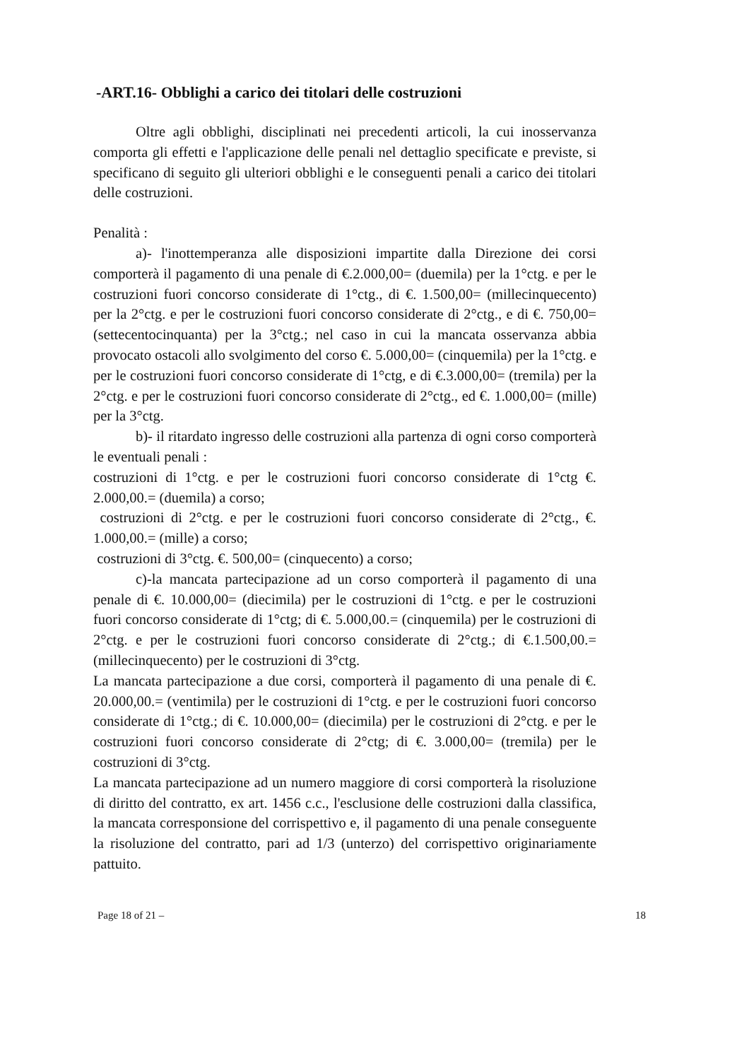-ART.16- Obblighi a carico dei titolari delle costruzioni
Oltre agli obblighi, disciplinati nei precedenti articoli, la cui inosservanza comporta gli effetti e l'applicazione delle penali nel dettaglio specificate e previste, si specificano di seguito gli ulteriori obblighi e le conseguenti penali a carico dei titolari delle costruzioni.
Penalità :
a)- l'inottemperanza alle disposizioni impartite dalla Direzione dei corsi comporterà il pagamento di una penale di €.2.000,00= (duemila) per la 1°ctg. e per le costruzioni fuori concorso considerate di 1°ctg., di €. 1.500,00= (millecinquecento) per la 2°ctg. e per le costruzioni fuori concorso considerate di 2°ctg., e di €. 750,00= (settecentocinquanta) per la 3°ctg.; nel caso in cui la mancata osservanza abbia provocato ostacoli allo svolgimento del corso €. 5.000,00= (cinquemila) per la 1°ctg. e per le costruzioni fuori concorso considerate di 1°ctg, e di €.3.000,00= (tremila) per la 2°ctg. e per le costruzioni fuori concorso considerate di 2°ctg., ed €. 1.000,00= (mille) per la 3°ctg.
b)- il ritardato ingresso delle costruzioni alla partenza di ogni corso comporterà le eventuali penali :
costruzioni di 1°ctg. e per le costruzioni fuori concorso considerate di 1°ctg €. 2.000,00.= (duemila) a corso;
costruzioni di 2°ctg. e per le costruzioni fuori concorso considerate di 2°ctg., €. 1.000,00.= (mille) a corso;
costruzioni di 3°ctg. €. 500,00= (cinquecento) a corso;
c)-la mancata partecipazione ad un corso comporterà il pagamento di una penale di €. 10.000,00= (diecimila) per le costruzioni di 1°ctg. e per le costruzioni fuori concorso considerate di 1°ctg; di €. 5.000,00.= (cinquemila) per le costruzioni di 2°ctg. e per le costruzioni fuori concorso considerate di 2°ctg.; di €.1.500,00.= (millecinquecento) per le costruzioni di 3°ctg.
La mancata partecipazione a due corsi, comporterà il pagamento di una penale di €. 20.000,00.= (ventimila) per le costruzioni di 1°ctg. e per le costruzioni fuori concorso considerate di 1°ctg.; di €. 10.000,00= (diecimila) per le costruzioni di 2°ctg. e per le costruzioni fuori concorso considerate di 2°ctg; di €. 3.000,00= (tremila) per le costruzioni di 3°ctg.
La mancata partecipazione ad un numero maggiore di corsi comporterà la risoluzione di diritto del contratto, ex art. 1456 c.c., l'esclusione delle costruzioni dalla classifica, la mancata corresponsione del corrispettivo e, il pagamento di una penale conseguente la risoluzione del contratto, pari ad 1/3 (unterzo) del corrispettivo originariamente pattuito.
Page 18 of 21 – 18